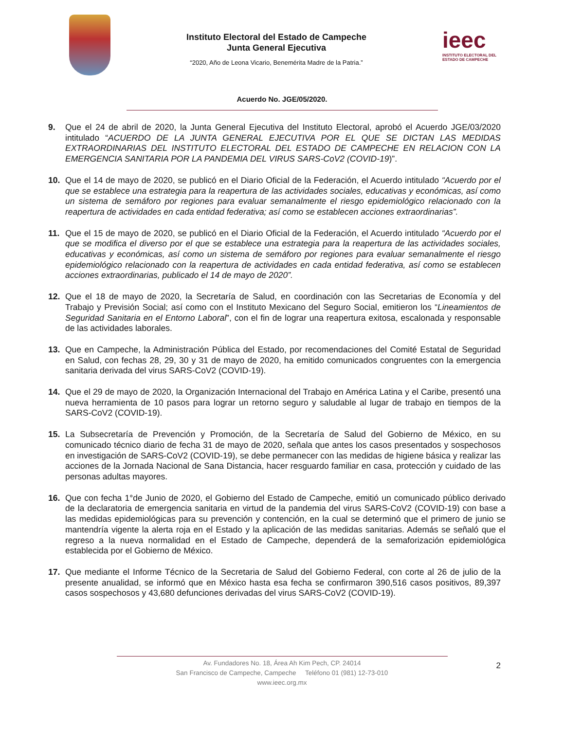Instituto Electoral del Estado de Campeche
Junta General Ejecutiva
“2020, Año de Leona Vicario, Benemérita Madre de la Patria.”
ieec
INSTITUTO ELECTORAL DEL
ESTADO DE CAMPECHE
Acuerdo No. JGE/05/2020.
9. Que el 24 de abril de 2020, la Junta General Ejecutiva del Instituto Electoral, aprobó el Acuerdo JGE/03/2020 intitulado “ACUERDO DE LA JUNTA GENERAL EJECUTIVA POR EL QUE SE DICTAN LAS MEDIDAS EXTRAORDINARIAS DEL INSTITUTO ELECTORAL DEL ESTADO DE CAMPECHE EN RELACION CON LA EMERGENCIA SANITARIA POR LA PANDEMIA DEL VIRUS SARS-CoV2 (COVID-19)”.
10. Que el 14 de mayo de 2020, se publicó en el Diario Oficial de la Federación, el Acuerdo intitulado “Acuerdo por el que se establece una estrategia para la reapertura de las actividades sociales, educativas y económicas, así como un sistema de semáforo por regiones para evaluar semanalmente el riesgo epidemiológico relacionado con la reapertura de actividades en cada entidad federativa; así como se establecen acciones extraordinarias”.
11. Que el 15 de mayo de 2020, se publicó en el Diario Oficial de la Federación, el Acuerdo intitulado “Acuerdo por el que se modifica el diverso por el que se establece una estrategia para la reapertura de las actividades sociales, educativas y económicas, así como un sistema de semáforo por regiones para evaluar semanalmente el riesgo epidemiológico relacionado con la reapertura de actividades en cada entidad federativa, así como se establecen acciones extraordinarias, publicado el 14 de mayo de 2020”.
12. Que el 18 de mayo de 2020, la Secretaría de Salud, en coordinación con las Secretarias de Economía y del Trabajo y Previsión Social; así como con el Instituto Mexicano del Seguro Social, emitieron los “Lineamientos de Seguridad Sanitaria en el Entorno Laboral”, con el fin de lograr una reapertura exitosa, escalonada y responsable de las actividades laborales.
13. Que en Campeche, la Administración Pública del Estado, por recomendaciones del Comité Estatal de Seguridad en Salud, con fechas 28, 29, 30 y 31 de mayo de 2020, ha emitido comunicados congruentes con la emergencia sanitaria derivada del virus SARS-CoV2 (COVID-19).
14. Que el 29 de mayo de 2020, la Organización Internacional del Trabajo en América Latina y el Caribe, presentó una nueva herramienta de 10 pasos para lograr un retorno seguro y saludable al lugar de trabajo en tiempos de la SARS-CoV2 (COVID-19).
15. La Subsecretaría de Prevención y Promoción, de la Secretaría de Salud del Gobierno de México, en su comunicado técnico diario de fecha 31 de mayo de 2020, señala que antes los casos presentados y sospechosos en investigación de SARS-CoV2 (COVID-19), se debe permanecer con las medidas de higiene básica y realizar las acciones de la Jornada Nacional de Sana Distancia, hacer resguardo familiar en casa, protección y cuidado de las personas adultas mayores.
16. Que con fecha 1°de Junio de 2020, el Gobierno del Estado de Campeche, emitió un comunicado público derivado de la declaratoria de emergencia sanitaria en virtud de la pandemia del virus SARS-CoV2 (COVID-19) con base a las medidas epidemiológicas para su prevención y contención, en la cual se determinó que el primero de junio se mantendría vigente la alerta roja en el Estado y la aplicación de las medidas sanitarias. Además se señaló que el regreso a la nueva normalidad en el Estado de Campeche, dependerá de la semaforización epidemiológica establecida por el Gobierno de México.
17. Que mediante el Informe Técnico de la Secretaria de Salud del Gobierno Federal, con corte al 26 de julio de la presente anualidad, se informó que en México hasta esa fecha se confirmaron 390,516 casos positivos, 89,397 casos sospechosos y 43,680 defunciones derivadas del virus SARS-CoV2 (COVID-19).
2
Av. Fundadores No. 18, Área Ah Kim Pech, CP. 24014
San Francisco de Campeche, Campeche Teléfono 01 (981) 12-73-010
www.ieec.org.mx